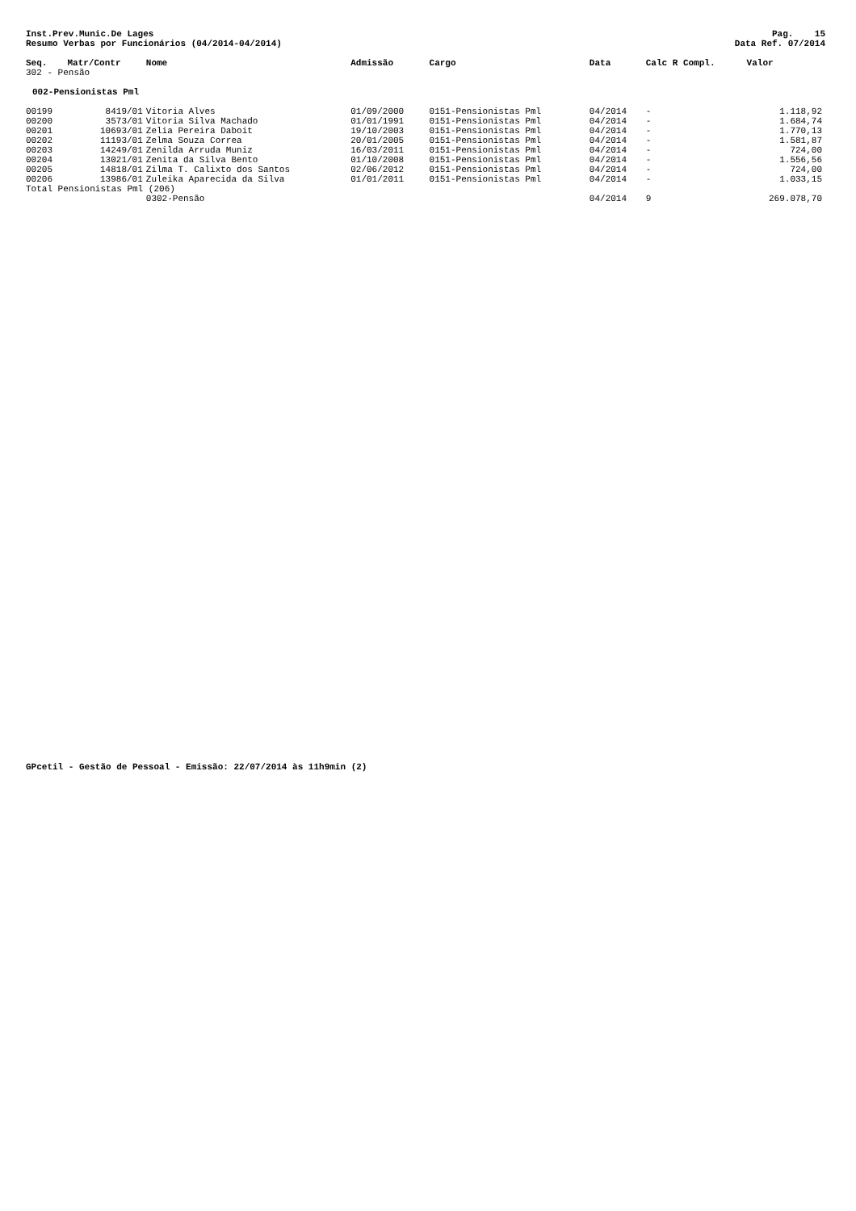Inst.Prev.Munic.De Lages
Resumo Verbas por Funcionários (04/2014-04/2014)
Pag. 15
Data Ref. 07/2014
| Seq. | Matr/Contr | Nome | Admissão | Cargo | Data | Calc R Compl. | Valor |
| --- | --- | --- | --- | --- | --- | --- | --- |
| 302 - Pensão | | | | | | | |
| 002-Pensionistas Pml | | | | | | | |
| 00199 | 8419/01 | Vitoria Alves | 01/09/2000 | 0151-Pensionistas Pml | 04/2014 | - | 1.118,92 |
| 00200 | 3573/01 | Vitoria Silva Machado | 01/01/1991 | 0151-Pensionistas Pml | 04/2014 | - | 1.684,74 |
| 00201 | 10693/01 | Zelia Pereira Daboit | 19/10/2003 | 0151-Pensionistas Pml | 04/2014 | - | 1.770,13 |
| 00202 | 11193/01 | Zelma Souza Correa | 20/01/2005 | 0151-Pensionistas Pml | 04/2014 | - | 1.581,87 |
| 00203 | 14249/01 | Zenilda Arruda Muniz | 16/03/2011 | 0151-Pensionistas Pml | 04/2014 | - | 724,00 |
| 00204 | 13021/01 | Zenita da Silva Bento | 01/10/2008 | 0151-Pensionistas Pml | 04/2014 | - | 1.556,56 |
| 00205 | 14818/01 | Zilma T. Calixto dos Santos | 02/06/2012 | 0151-Pensionistas Pml | 04/2014 | - | 724,00 |
| 00206 | 13986/01 | Zuleika Aparecida da Silva | 01/01/2011 | 0151-Pensionistas Pml | 04/2014 | - | 1.033,15 |
| Total Pensionistas Pml (206) | | | | | | | |
| | | 0302-Pensão | | | 04/2014 | 9 | 269.078,70 |
GPcetil - Gestão de Pessoal - Emissão: 22/07/2014 às 11h9min (2)